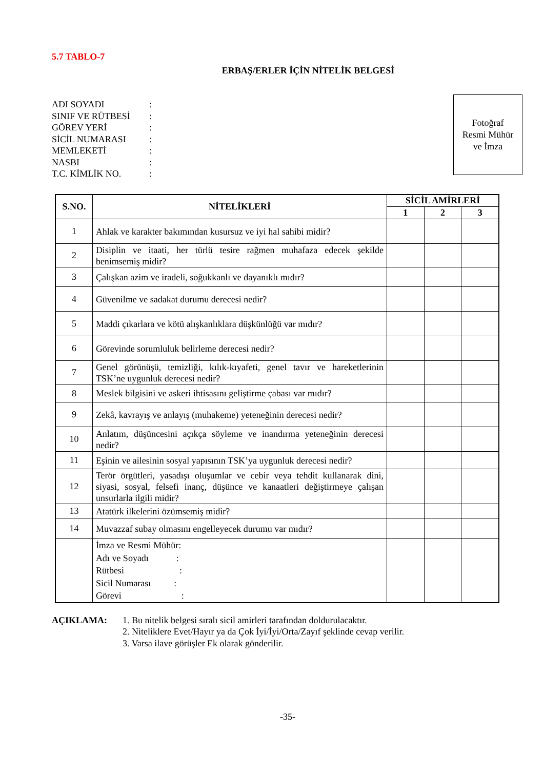5.7 TABLO-7
ERBAŞ/ERLER İÇİN NİTELİK BELGESİ
ADI SOYADI:
SINIF VE RÜTBESİ:
GÖREV YERİ:
SİCİL NUMARASI:
MEMLEKETİ:
NASBI:
T.C. KİMLİK NO.:
Fotoğraf
Resmi Mühür
ve İmza
| S.NO. | NİTELİKLERİ | SİCİL AMİRLERİ | | |
| --- | --- | --- | --- | --- |
| | | 1 | 2 | 3 |
| 1 | Ahlak ve karakter bakımından kusursuz ve iyi hal sahibi midir? | | | |
| 2 | Disiplin ve itaati, her türlü tesire rağmen muhafaza edecek şekilde benimsemiş midir? | | | |
| 3 | Çalışkan azim ve iradeli, soğukkanlı ve dayanıklı mıdır? | | | |
| 4 | Güvenilme ve sadakat durumu derecesi nedir? | | | |
| 5 | Maddi çıkarlara ve kötü alışkanlıklara düşkünlüğü var mıdır? | | | |
| 6 | Görevinde sorumluluk belirleme derecesi nedir? | | | |
| 7 | Genel görünüşü, temizliği, kılık-kıyafeti, genel tavır ve hareketlerinin TSK’ne uygunluk derecesi nedir? | | | |
| 8 | Meslek bilgisini ve askeri ihtisasını geliştirme çabası var mıdır? | | | |
| 9 | Zekâ, kavrayış ve anlayış (muhakeme) yeteneğinin derecesi nedir? | | | |
| 10 | Anlatım, düşüncesini açıkça söyleme ve inandırma yeteneğinin derecesi nedir? | | | |
| 11 | Eşinin ve ailesinin sosyal yapısının TSK’ya uygunluk derecesi nedir? | | | |
| 12 | Terör örgütleri, yasadışı oluşumlar ve cebir veya tehdit kullanarak dini, siyasi, sosyal, felsefi inanç, düşünce ve kanaatleri değiştirmeye çalışan unsurlarla ilgili midir? | | | |
| 13 | Atatürk ilkelerini özümsemiş midir? | | | |
| 14 | Muvazzaf subay olmasını engelleyecek durumu var mıdır? | | | |
| | İmza ve Resmi Mühür: Adı ve Soyadı : Rütbesi : Sicil Numarası : Görevi : | | | |
AÇIKLAMA: 1. Bu nitelik belgesi sıralı sicil amirleri tarafından doldurulacaktır.
2. Niteliklere Evet/Hayır ya da Çok İyi/İyi/Orta/Zayıf şeklinde cevap verilir.
3. Varsa ilave görüşler Ek olarak gönderilir.
-35-